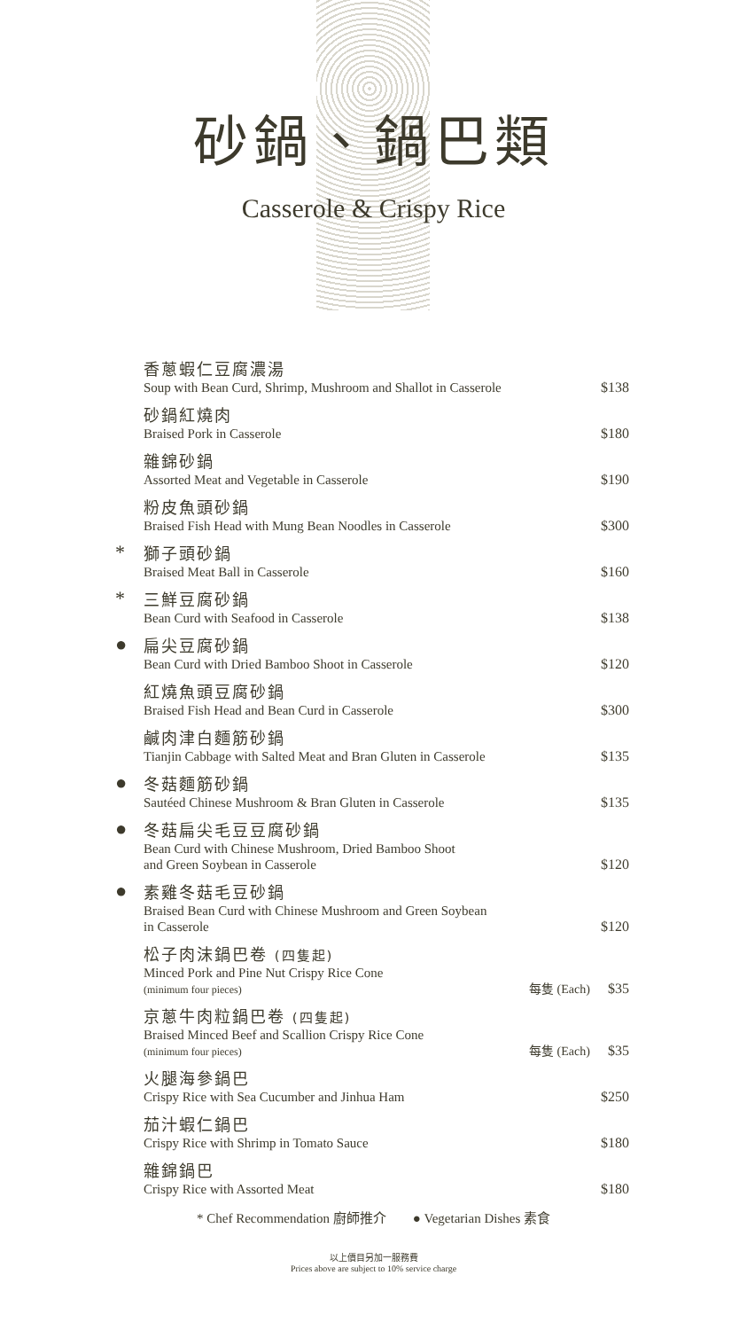砂鍋、鍋巴類
Casserole & Crispy Rice
| | 香蔥蝦仁豆腐濃湯 Soup with Bean Curd, Shrimp, Mushroom and Shallot in Casserole | | $138 |
| | 砂鍋紅燒肉 Braised Pork in Casserole | | $180 |
| | 雜錦砂鍋 Assorted Meat and Vegetable in Casserole | | $190 |
| | 粉皮魚頭砂鍋 Braised Fish Head with Mung Bean Noodles in Casserole | | $300 |
| * | 獅子頭砂鍋 Braised Meat Ball in Casserole | | $160 |
| * | 三鮮豆腐砂鍋 Bean Curd with Seafood in Casserole | | $138 |
| ● | 扁尖豆腐砂鍋 Bean Curd with Dried Bamboo Shoot in Casserole | | $120 |
| | 紅燒魚頭豆腐砂鍋 Braised Fish Head and Bean Curd in Casserole | | $300 |
| | 鹹肉津白麵筋砂鍋 Tianjin Cabbage with Salted Meat and Bran Gluten in Casserole | | $135 |
| ● | 冬菇麵筋砂鍋 Sautéed Chinese Mushroom & Bran Gluten in Casserole | | $135 |
| ● | 冬菇扁尖毛豆豆腐砂鍋 Bean Curd with Chinese Mushroom, Dried Bamboo Shoot and Green Soybean in Casserole | | $120 |
| ● | 素雞冬菇毛豆砂鍋 Braised Bean Curd with Chinese Mushroom and Green Soybean in Casserole | | $120 |
| | 松子肉沫鍋巴卷 (四隻起) Minced Pork and Pine Nut Crispy Rice Cone (minimum four pieces) | 每隻 (Each) | $35 |
| | 京蔥牛肉粒鍋巴卷 (四隻起) Braised Minced Beef and Scallion Crispy Rice Cone (minimum four pieces) | 每隻 (Each) | $35 |
| | 火腿海參鍋巴 Crispy Rice with Sea Cucumber and Jinhua Ham | | $250 |
| | 茄汁蝦仁鍋巴 Crispy Rice with Shrimp in Tomato Sauce | | $180 |
| | 雜錦鍋巴 Crispy Rice with Assorted Meat | | $180 |
* Chef Recommendation 廚師推介 ● Vegetarian Dishes 素食
以上價目另加一服務費
Prices above are subject to 10% service charge